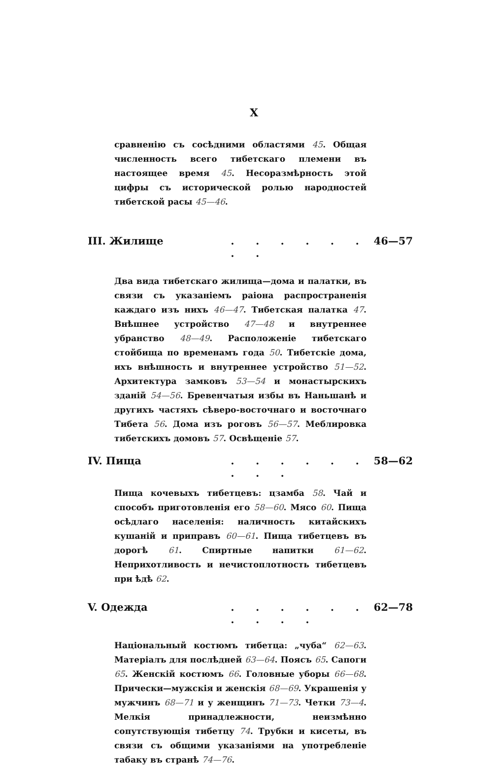X
сравненію съ сосѣдними областями 45. Общая численность всего тибетскаго племени въ настоящее время 45. Несоразмѣрность этой цифры съ исторической ролью народностей тибетской расы 45—46.
III. Жилище. . . . . . . . 46—57
Два вида тибетскаго жилища—дома и палатки, въ связи съ указаніемъ раіона распространенія каждаго изъ нихъ 46—47. Тибетская палатка 47. Внѣшнее устройство 47—48 и внутреннее убранство 48—49. Расположеніе тибетскаго стойбища по временамъ года 50. Тибетскіе дома, ихъ внѣшность и внутреннее устройство 51—52. Архитектура замковъ 53—54 и монастырскихъ зданій 54—56. Бревенчатыя избы въ Наньшанѣ и другихъ частяхъ сѣверо-восточнаго и восточнаго Тибета 56. Дома изъ роговъ 56—57. Меблировка тибетскихъ домовъ 57. Освѣщеніе 57.
IV. Пища. . . . . . . . . 58—62
Пища кочевыхъ тибетцевъ: цзамба 58. Чай и способъ приготовленія его 58—60. Мясо 60. Пища осѣдлаго населенія: наличность китайскихъ кушаній и приправъ 60—61. Пища тибетцевъ въ дорогѣ 61. Спиртные напитки 61—62. Неприхотливость и нечистоплотность тибетцевъ при ѣдѣ 62.
V. Одежда. . . . . . . . . . 62—78
Національный костюмъ тибетца: „чуба“ 62—63. Матеріалъ для послѣдней 63—64. Поясъ 65. Сапоги 65. Женскій костюмъ 66. Головные уборы 66—68. Прически—мужскія и женскія 68—69. Украшенія у мужчинъ 68—71 и у женщинъ 71—73. Четки 73—4. Мелкія принадлежности, неизмѣнно сопутствующія тибетцу 74. Трубки и кисеты, въ связи съ общими указаніями на употребленіе табаку въ странѣ 74—76.